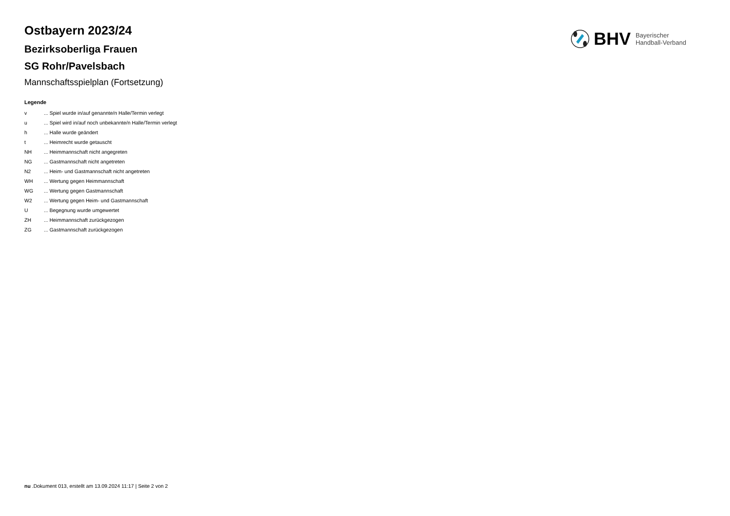BHV
Bayerischer
Handball-Verband
Ostbayern 2023/24
Bezirksoberliga Frauen
SG Rohr/Pavelsbach
Mannschaftsspielplan (Fortsetzung)
Legende
| v | ... Spiel wurde in/auf genannte/n Halle/Termin verlegt |
| u | ... Spiel wird in/auf noch unbekannte/n Halle/Termin verlegt |
| h | ... Halle wurde geändert |
| t | ... Heimrecht wurde getauscht |
| NH | ... Heimmannschaft nicht angegreten |
| NG | ... Gastmannschaft nicht angetreten |
| N2 | ... Heim- und Gastmannschaft nicht angetreten |
| WH | ... Wertung gegen Heimmannschaft |
| WG | ... Wertung gegen Gastmannschaft |
| W2 | ... Wertung gegen Heim- und Gastmannschaft |
| U | ... Begegnung wurde umgewertet |
| ZH | ... Heimmannschaft zurückgezogen |
| ZG | ... Gastmannschaft zurückgezogen |
nu .Dokument 013, erstellt am 13.09.2024 11:17 | Seite 2 von 2